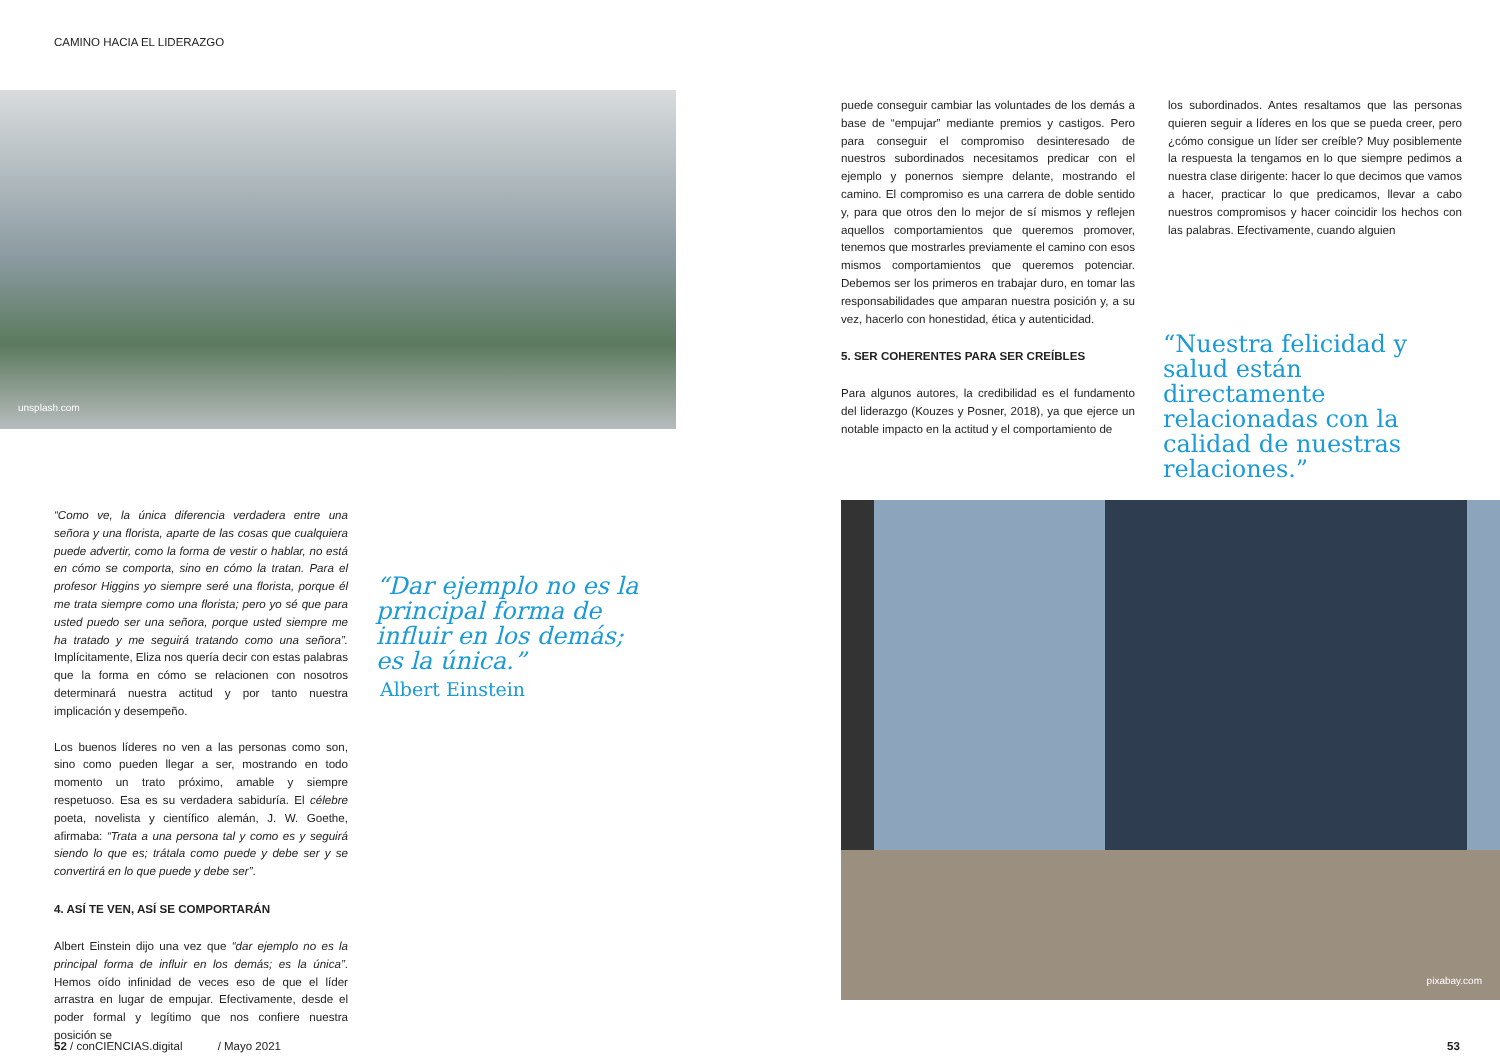CAMINO HACIA EL LIDERAZGO
unsplash.com
puede conseguir cambiar las voluntades de los demás a base de “empujar” mediante premios y castigos. Pero para conseguir el compromiso desinteresado de nuestros subordinados necesitamos predicar con el ejemplo y ponernos siempre delante, mostrando el camino. El compromiso es una carrera de doble sentido y, para que otros den lo mejor de sí mismos y reflejen aquellos comportamientos que queremos promover, tenemos que mostrarles previamente el camino con esos mismos comportamientos que queremos potenciar. Debemos ser los primeros en trabajar duro, en tomar las responsabilidades que amparan nuestra posición y, a su vez, hacerlo con honestidad, ética y autenticidad.
5. SER COHERENTES PARA SER CREÍBLES
Para algunos autores, la credibilidad es el fundamento del liderazgo (Kouzes y Posner, 2018), ya que ejerce un notable impacto en la actitud y el comportamiento de
los subordinados. Antes resaltamos que las personas quieren seguir a líderes en los que se pueda creer, pero ¿cómo consigue un líder ser creíble? Muy posiblemente la respuesta la tengamos en lo que siempre pedimos a nuestra clase dirigente: hacer lo que decimos que vamos a hacer, practicar lo que predicamos, llevar a cabo nuestros compromisos y hacer coincidir los hechos con las palabras. Efectivamente, cuando alguien
“Nuestra felicidad y salud están directamente relacionadas con la calidad de nuestras relaciones.”
“Como ve, la única diferencia verdadera entre una señora y una florista, aparte de las cosas que cualquiera puede advertir, como la forma de vestir o hablar, no está en cómo se comporta, sino en cómo la tratan. Para el profesor Higgins yo siempre seré una florista, porque él me trata siempre como una florista; pero yo sé que para usted puedo ser una señora, porque usted siempre me ha tratado y me seguirá tratando como una señora”. Implícitamente, Eliza nos quería decir con estas palabras que la forma en cómo se relacionen con nosotros determinará nuestra actitud y por tanto nuestra implicación y desempeño.
Los buenos líderes no ven a las personas como son, sino como pueden llegar a ser, mostrando en todo momento un trato próximo, amable y siempre respetuoso. Esa es su verdadera sabiduría. El célebre poeta, novelista y científico alemán, J. W. Goethe, afirmaba: “Trata a una persona tal y como es y seguirá siendo lo que es; trátala como puede y debe ser y se convertirá en lo que puede y debe ser”.
4. ASÍ TE VEN, ASÍ SE COMPORTARÁN
Albert Einstein dijo una vez que “dar ejemplo no es la principal forma de influir en los demás; es la única”. Hemos oído infinidad de veces eso de que el líder arrastra en lugar de empujar. Efectivamente, desde el poder formal y legítimo que nos confiere nuestra posición se
“Dar ejemplo no es la principal forma de influir en los demás; es la única.”
Albert Einstein
pixabay.com
52 / conCIENCIAS.digital / Mayo 2021
53